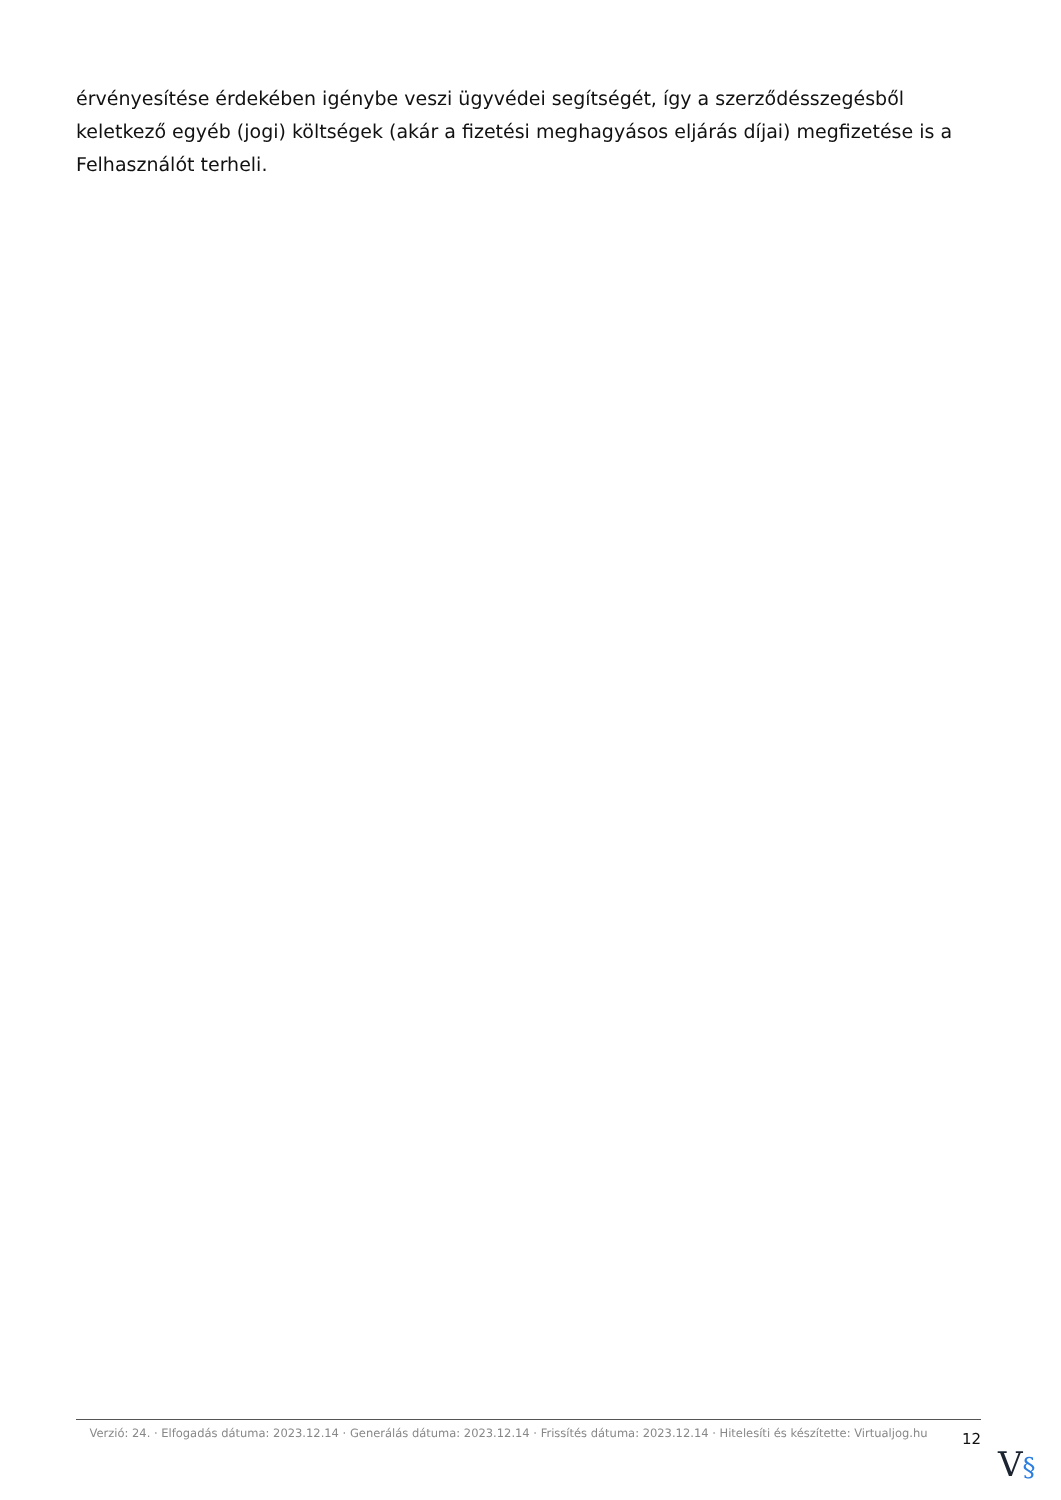érvényesítése érdekében igénybe veszi ügyvédei segítségét, így a szerződésszegésből keletkező egyéb (jogi) költségek (akár a fizetési meghagyásos eljárás díjai) megfizetése is a Felhasználót terheli.
Verzió: 24. · Elfogadás dátuma: 2023.12.14 · Generálás dátuma: 2023.12.14 · Frissítés dátuma: 2023.12.14 · Hitelesíti és készítette: Virtualjog.hu
12
V§